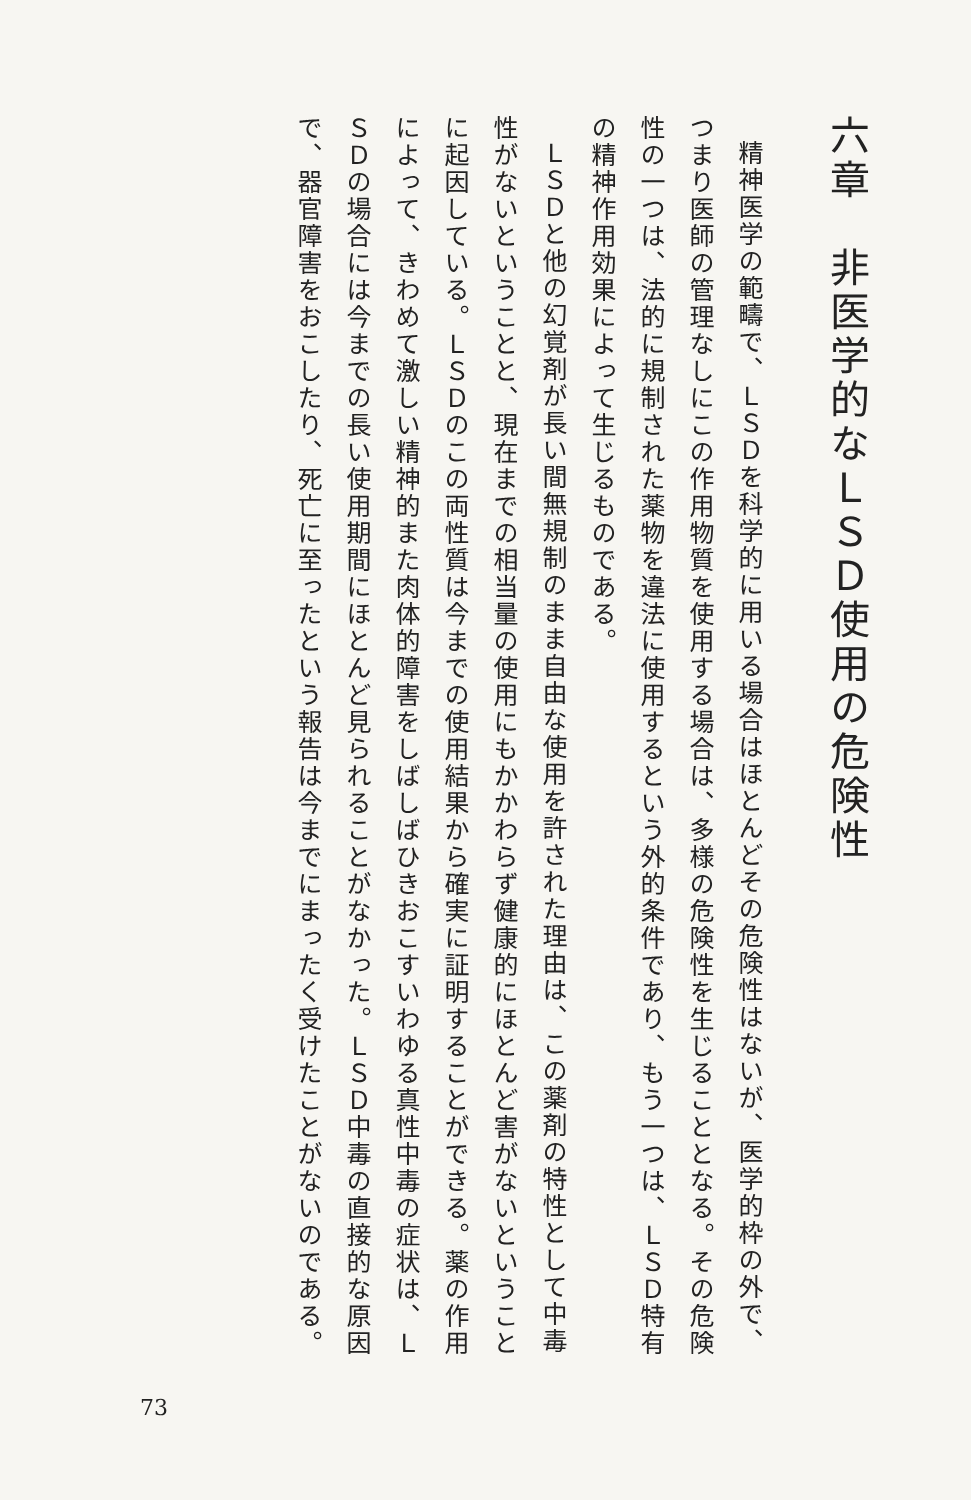六章　非医学的なＬＳＤ使用の危険性
精神医学の範疇で、ＬＳＤを科学的に用いる場合はほとんどその危険性はないが、医学的枠の外で、つまり医師の管理なしにこの作用物質を使用する場合は、多様の危険性を生じることとなる。その危険性の一つは、法的に規制された薬物を違法に使用するという外的条件であり、もう一つは、ＬＳＤ特有の精神作用効果によって生じるものである。
ＬＳＤと他の幻覚剤が長い間無規制のまま自由な使用を許された理由は、この薬剤の特性として中毒性がないということと、現在までの相当量の使用にもかかわらず健康的にほとんど害がないということに起因している。ＬＳＤのこの両性質は今までの使用結果から確実に証明することができる。薬の作用によって、きわめて激しい精神的また肉体的障害をしばしばひきおこすいわゆる真性中毒の症状は、ＬＳＤの場合には今までの長い使用期間にほとんど見られることがなかった。ＬＳＤ中毒の直接的な原因で、器官障害をおこしたり、死亡に至ったという報告は今までにまったく受けたことがないのである。
73